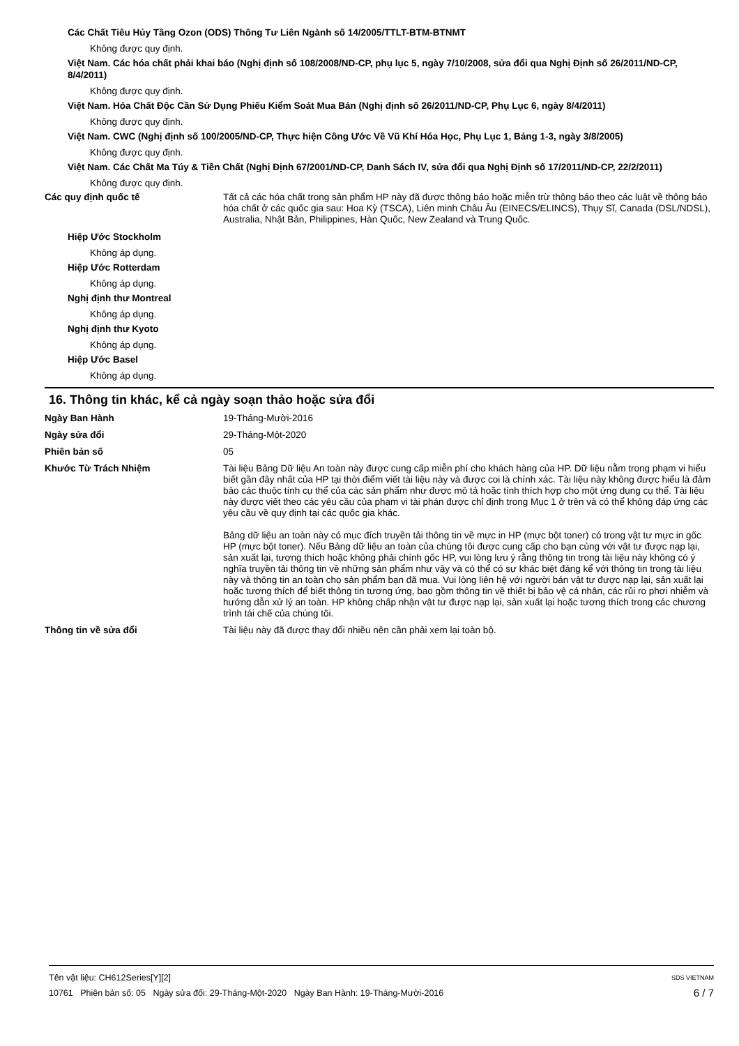Các Chất Tiêu Hủy Tầng Ozon (ODS) Thông Tư Liên Ngành số 14/2005/TTLT-BTM-BTNMT
Không được quy định.
Việt Nam. Các hóa chất phải khai báo (Nghị định số 108/2008/ND-CP, phụ lục 5, ngày 7/10/2008, sửa đổi qua Nghị Định số 26/2011/ND-CP, 8/4/2011)
Không được quy định.
Việt Nam. Hóa Chất Độc Cần Sử Dụng Phiếu Kiểm Soát Mua Bán (Nghị định số 26/2011/ND-CP, Phụ Lục 6, ngày 8/4/2011)
Không được quy định.
Việt Nam. CWC (Nghị định số 100/2005/ND-CP, Thực hiện Công Ước Về Vũ Khí Hóa Học, Phụ Lục 1, Bảng 1-3, ngày 3/8/2005)
Không được quy định.
Việt Nam. Các Chất Ma Túy & Tiền Chất (Nghị Định 67/2001/ND-CP, Danh Sách IV, sửa đổi qua Nghị Định số 17/2011/ND-CP, 22/2/2011)
Không được quy định.
Các quy định quốc tế Tất cả các hóa chất trong sản phẩm HP này đã được thông báo hoặc miễn trừ thông báo theo các luật về thông báo hóa chất ở các quốc gia sau: Hoa Kỳ (TSCA), Liên minh Châu Âu (EINECS/ELINCS), Thụy Sĩ, Canada (DSL/NDSL), Australia, Nhật Bản, Philippines, Hàn Quốc, New Zealand và Trung Quốc.
Hiệp Ước Stockholm
Không áp dụng.
Hiệp Ước Rotterdam
Không áp dụng.
Nghị định thư Montreal
Không áp dụng.
Nghị định thư Kyoto
Không áp dụng.
Hiệp Ước Basel
Không áp dụng.
16. Thông tin khác, kể cả ngày soạn thảo hoặc sửa đổi
Ngày Ban Hành 19-Tháng-Mười-2016
Ngày sửa đổi 29-Tháng-Một-2020
Phiên bản số 05
Khước Từ Trách Nhiệm Tài liệu Bảng Dữ liệu An toàn này được cung cấp miễn phí cho khách hàng của HP. Dữ liệu nằm trong phạm vi hiểu biết gần đây nhất của HP tại thời điểm viết tài liệu này và được coi là chính xác. Tài liệu này không được hiểu là đảm bảo các thuộc tính cụ thể của các sản phẩm như được mô tả hoặc tính thích hợp cho một ứng dụng cụ thể. Tài liệu này được viết theo các yêu cầu của phạm vi tài phán được chỉ định trong Mục 1 ở trên và có thể không đáp ứng các yêu cầu về quy định tại các quốc gia khác.
Bảng dữ liệu an toàn này có mục đích truyền tải thông tin về mực in HP (mực bột toner) có trong vật tư mực in gốc HP (mực bột toner). Nếu Bảng dữ liệu an toàn của chúng tôi được cung cấp cho bạn cùng với vật tư được nạp lại, sản xuất lại, tương thích hoặc không phải chính gốc HP, vui lòng lưu ý rằng thông tin trong tài liệu này không có ý nghĩa truyền tải thông tin về những sản phẩm như vậy và có thể có sự khác biệt đáng kể với thông tin trong tài liệu này và thông tin an toàn cho sản phẩm bạn đã mua. Vui lòng liên hệ với người bán vật tư được nạp lại, sản xuất lại hoặc tương thích để biết thông tin tương ứng, bao gồm thông tin về thiết bị bảo vệ cá nhân, các rủi ro phơi nhiễm và hướng dẫn xử lý an toàn. HP không chấp nhận vật tư được nạp lại, sản xuất lại hoặc tương thích trong các chương trình tái chế của chúng tôi.
Thông tin về sửa đổi Tài liệu này đã được thay đổi nhiều nên cần phải xem lại toàn bộ.
Tên vật liệu: CH612Series[Y][2] SDS VIETNAM
10761 Phiên bản số: 05 Ngày sửa đổi: 29-Tháng-Một-2020 Ngày Ban Hành: 19-Tháng-Mười-2016 6 / 7